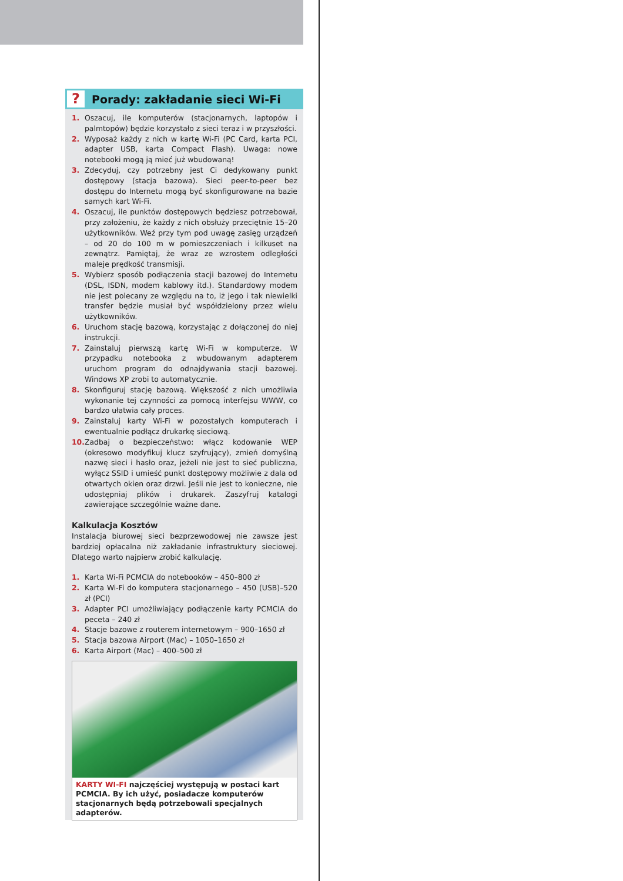?
Porady: zakładanie sieci Wi-Fi
1. Oszacuj, ile komputerów (stacjonarnych, laptopów i palmtopów) będzie korzystało z sieci teraz i w przyszłości.
2. Wyposaż każdy z nich w kartę Wi-Fi (PC Card, karta PCI, adapter USB, karta Compact Flash). Uwaga: nowe notebooki mogą ją mieć już wbudowaną!
3. Zdecyduj, czy potrzebny jest Ci dedykowany punkt dostępowy (stacja bazowa). Sieci peer-to-peer bez dostępu do Internetu mogą być skonfigurowane na bazie samych kart Wi-Fi.
4. Oszacuj, ile punktów dostępowych będziesz potrzebował, przy założeniu, że każdy z nich obsłuży przeciętnie 15–20 użytkowników. Weź przy tym pod uwagę zasięg urządzeń – od 20 do 100 m w pomieszczeniach i kilkuset na zewnątrz. Pamiętaj, że wraz ze wzrostem odległości maleje prędkość transmisji.
5. Wybierz sposób podłączenia stacji bazowej do Internetu (DSL, ISDN, modem kablowy itd.). Standardowy modem nie jest polecany ze względu na to, iż jego i tak niewielki transfer będzie musiał być współdzielony przez wielu użytkowników.
6. Uruchom stację bazową, korzystając z dołączonej do niej instrukcji.
7. Zainstaluj pierwszą kartę Wi-Fi w komputerze. W przypadku notebooka z wbudowanym adapterem uruchom program do odnajdywania stacji bazowej. Windows XP zrobi to automatycznie.
8. Skonfiguruj stację bazową. Większość z nich umożliwia wykonanie tej czynności za pomocą interfejsu WWW, co bardzo ułatwia cały proces.
9. Zainstaluj karty Wi-Fi w pozostałych komputerach i ewentualnie podłącz drukarkę sieciową.
10. Zadbaj o bezpieczeństwo: włącz kodowanie WEP (okresowo modyfikuj klucz szyfrujący), zmień domyślną nazwę sieci i hasło oraz, jeżeli nie jest to sieć publiczna, wyłącz SSID i umieść punkt dostępowy możliwie z dala od otwartych okien oraz drzwi. Jeśli nie jest to konieczne, nie udostępniaj plików i drukarek. Zaszyfruj katalogi zawierające szczególnie ważne dane.
Kalkulacja Kosztów
Instalacja biurowej sieci bezprzewodowej nie zawsze jest bardziej opłacalna niż zakładanie infrastruktury sieciowej. Dlatego warto najpierw zrobić kalkulację.
1. Karta Wi-Fi PCMCIA do notebooków – 450–800 zł
2. Karta Wi-Fi do komputera stacjonarnego – 450 (USB)–520 zł (PCI)
3. Adapter PCI umożliwiający podłączenie karty PCMCIA do peceta – 240 zł
4. Stacje bazowe z routerem internetowym – 900–1650 zł
5. Stacja bazowa Airport (Mac) – 1050–1650 zł
6. Karta Airport (Mac) – 400–500 zł
KARTY WI-FI najczęściej występują w postaci kart PCMCIA. By ich użyć, posiadacze komputerów stacjonarnych będą potrzebowali specjalnych adapterów.